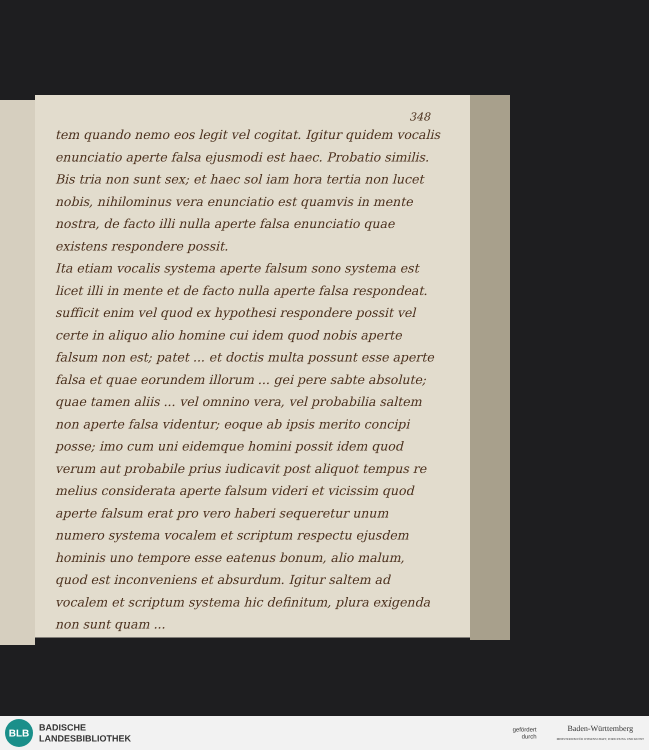348
tem quando nemo eos legit vel cogitat. Igitur quidem vocalis enunciatio aperte falsa ejusmodi est haec. Probatio similis.
Bis tria non sunt sex; et haec sol iam hora tertia non lucet nobis, nihilominus vera enunciatio est quamvis in mente nostra, de facto illi nulla aperte falsa enunciatio quae existens respondere possit.
Ita etiam vocalis systema aperte falsum sono systema est licet illi in mente et de facto nulla aperte falsa respondeat. sufficit enim vel quod ex hypothesi respondere possit vel certe in aliquo alio homine cui idem quod nobis aperte falsum non est; patet ... et doctis multa possunt esse aperte falsa et quae eorundem illorum ... gei pere sabte absolute; quae tamen aliis ... vel omnino vera, vel probabilia saltem non aperte falsa videntur; eoque ab ipsis merito concipi posse; imo cum uni eidemque homini possit idem quod verum aut probabile prius iudicavit post aliquot tempus re melius considerata aperte falsum videri et vicissim quod aperte falsum erat pro vero haberi sequeretur unum numero systema vocalem et scriptum respectu ejusdem hominis uno tempore esse eatenus bonum, alio malum, quod est inconveniens et absurdum. Igitur saltem ad vocalem et scriptum systema hic definitum, plura exigenda non sunt quam ...
BLB
BADISCHE
LANDESBIBLIOTHEK
gefördert
durch
Baden-Württemberg
MINISTERIUM FÜR WISSENSCHAFT, FORSCHUNG UND KUNST